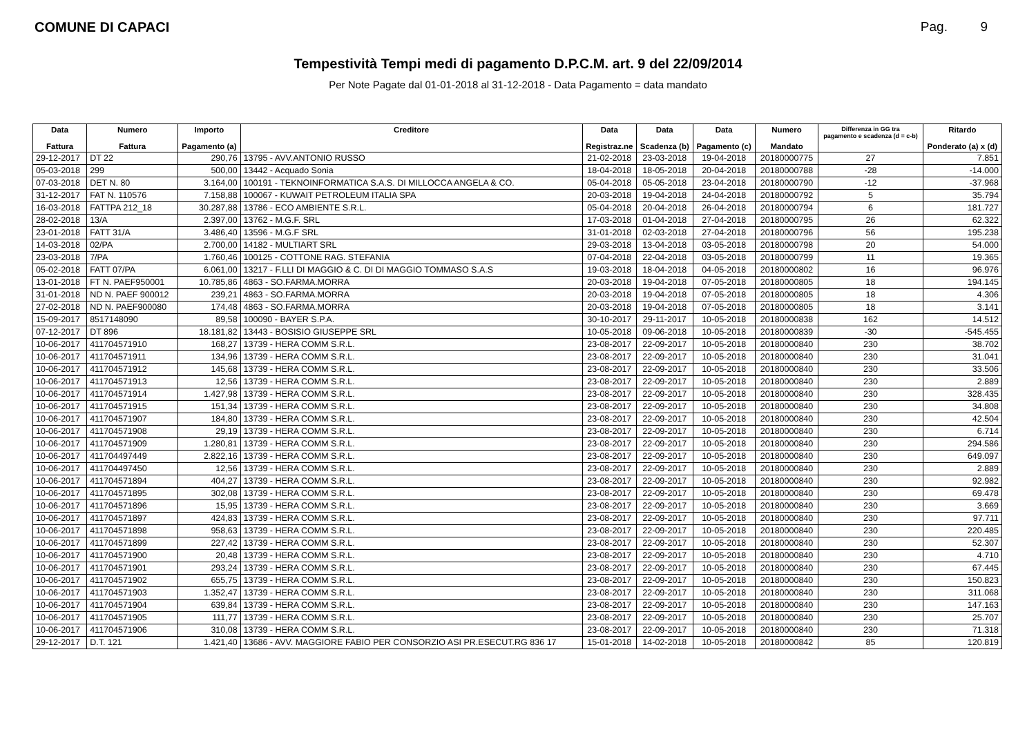COMUNE DI CAPACI Pag. 9
Tempestività Tempi medi di pagamento D.P.C.M. art. 9 del 22/09/2014
Per Note Pagate dal 01-01-2018 al 31-12-2018 - Data Pagamento = data mandato
| Data Fattura | Numero Fattura | Importo Pagamento (a) | Creditore | Data Registraz.ne | Data Scadenza (b) | Data Pagamento (c) | Numero Mandato | Differenza in GG tra pagamento e scadenza (d = c-b) | Ritardo Ponderato (a) x (d) |
| --- | --- | --- | --- | --- | --- | --- | --- | --- | --- |
| 29-12-2017 | DT 22 | 290,76 | 13795 - AVV.ANTONIO RUSSO | 21-02-2018 | 23-03-2018 | 19-04-2018 | 20180000775 | 27 | 7.851 |
| 05-03-2018 | 299 | 500,00 | 13442 - Acquado Sonia | 18-04-2018 | 18-05-2018 | 20-04-2018 | 20180000788 | -28 | -14.000 |
| 07-03-2018 | DET N. 80 | 3.164,00 | 100191 - TEKNOINFORMATICA S.A.S. DI MILLOCCA ANGELA & CO. | 05-04-2018 | 05-05-2018 | 23-04-2018 | 20180000790 | -12 | -37.968 |
| 31-12-2017 | FAT N. 110576 | 7.158,88 | 100067 - KUWAIT PETROLEUM ITALIA SPA | 20-03-2018 | 19-04-2018 | 24-04-2018 | 20180000792 | 5 | 35.794 |
| 16-03-2018 | FATTPA 212_18 | 30.287,88 | 13786 - ECO AMBIENTE S.R.L. | 05-04-2018 | 20-04-2018 | 26-04-2018 | 20180000794 | 6 | 181.727 |
| 28-02-2018 | 13/A | 2.397,00 | 13762 - M.G.F. SRL | 17-03-2018 | 01-04-2018 | 27-04-2018 | 20180000795 | 26 | 62.322 |
| 23-01-2018 | FATT 31/A | 3.486,40 | 13596 - M.G.F SRL | 31-01-2018 | 02-03-2018 | 27-04-2018 | 20180000796 | 56 | 195.238 |
| 14-03-2018 | 02/PA | 2.700,00 | 14182 - MULTIART SRL | 29-03-2018 | 13-04-2018 | 03-05-2018 | 20180000798 | 20 | 54.000 |
| 23-03-2018 | 7/PA | 1.760,46 | 100125 - COTTONE RAG. STEFANIA | 07-04-2018 | 22-04-2018 | 03-05-2018 | 20180000799 | 11 | 19.365 |
| 05-02-2018 | FATT 07/PA | 6.061,00 | 13217 - F.LLI DI MAGGIO & C. DI DI MAGGIO TOMMASO S.A.S | 19-03-2018 | 18-04-2018 | 04-05-2018 | 20180000802 | 16 | 96.976 |
| 13-01-2018 | FT N. PAEF950001 | 10.785,86 | 4863 - SO.FARMA.MORRA | 20-03-2018 | 19-04-2018 | 07-05-2018 | 20180000805 | 18 | 194.145 |
| 31-01-2018 | ND N. PAEF 900012 | 239,21 | 4863 - SO.FARMA.MORRA | 20-03-2018 | 19-04-2018 | 07-05-2018 | 20180000805 | 18 | 4.306 |
| 27-02-2018 | ND N. PAEF900080 | 174,48 | 4863 - SO.FARMA.MORRA | 20-03-2018 | 19-04-2018 | 07-05-2018 | 20180000805 | 18 | 3.141 |
| 15-09-2017 | 8517148090 | 89,58 | 100090 - BAYER S.P.A. | 30-10-2017 | 29-11-2017 | 10-05-2018 | 20180000838 | 162 | 14.512 |
| 07-12-2017 | DT 896 | 18.181,82 | 13443 - BOSISIO GIUSEPPE SRL | 10-05-2018 | 09-06-2018 | 10-05-2018 | 20180000839 | -30 | -545.455 |
| 10-06-2017 | 411704571910 | 168,27 | 13739 - HERA COMM S.R.L. | 23-08-2017 | 22-09-2017 | 10-05-2018 | 20180000840 | 230 | 38.702 |
| 10-06-2017 | 411704571911 | 134,96 | 13739 - HERA COMM S.R.L. | 23-08-2017 | 22-09-2017 | 10-05-2018 | 20180000840 | 230 | 31.041 |
| 10-06-2017 | 411704571912 | 145,68 | 13739 - HERA COMM S.R.L. | 23-08-2017 | 22-09-2017 | 10-05-2018 | 20180000840 | 230 | 33.506 |
| 10-06-2017 | 411704571913 | 12,56 | 13739 - HERA COMM S.R.L. | 23-08-2017 | 22-09-2017 | 10-05-2018 | 20180000840 | 230 | 2.889 |
| 10-06-2017 | 411704571914 | 1.427,98 | 13739 - HERA COMM S.R.L. | 23-08-2017 | 22-09-2017 | 10-05-2018 | 20180000840 | 230 | 328.435 |
| 10-06-2017 | 411704571915 | 151,34 | 13739 - HERA COMM S.R.L. | 23-08-2017 | 22-09-2017 | 10-05-2018 | 20180000840 | 230 | 34.808 |
| 10-06-2017 | 411704571907 | 184,80 | 13739 - HERA COMM S.R.L. | 23-08-2017 | 22-09-2017 | 10-05-2018 | 20180000840 | 230 | 42.504 |
| 10-06-2017 | 411704571908 | 29,19 | 13739 - HERA COMM S.R.L. | 23-08-2017 | 22-09-2017 | 10-05-2018 | 20180000840 | 230 | 6.714 |
| 10-06-2017 | 411704571909 | 1.280,81 | 13739 - HERA COMM S.R.L. | 23-08-2017 | 22-09-2017 | 10-05-2018 | 20180000840 | 230 | 294.586 |
| 10-06-2017 | 411704497449 | 2.822,16 | 13739 - HERA COMM S.R.L. | 23-08-2017 | 22-09-2017 | 10-05-2018 | 20180000840 | 230 | 649.097 |
| 10-06-2017 | 411704497450 | 12,56 | 13739 - HERA COMM S.R.L. | 23-08-2017 | 22-09-2017 | 10-05-2018 | 20180000840 | 230 | 2.889 |
| 10-06-2017 | 411704571894 | 404,27 | 13739 - HERA COMM S.R.L. | 23-08-2017 | 22-09-2017 | 10-05-2018 | 20180000840 | 230 | 92.982 |
| 10-06-2017 | 411704571895 | 302,08 | 13739 - HERA COMM S.R.L. | 23-08-2017 | 22-09-2017 | 10-05-2018 | 20180000840 | 230 | 69.478 |
| 10-06-2017 | 411704571896 | 15,95 | 13739 - HERA COMM S.R.L. | 23-08-2017 | 22-09-2017 | 10-05-2018 | 20180000840 | 230 | 3.669 |
| 10-06-2017 | 411704571897 | 424,83 | 13739 - HERA COMM S.R.L. | 23-08-2017 | 22-09-2017 | 10-05-2018 | 20180000840 | 230 | 97.711 |
| 10-06-2017 | 411704571898 | 958,63 | 13739 - HERA COMM S.R.L. | 23-08-2017 | 22-09-2017 | 10-05-2018 | 20180000840 | 230 | 220.485 |
| 10-06-2017 | 411704571899 | 227,42 | 13739 - HERA COMM S.R.L. | 23-08-2017 | 22-09-2017 | 10-05-2018 | 20180000840 | 230 | 52.307 |
| 10-06-2017 | 411704571900 | 20,48 | 13739 - HERA COMM S.R.L. | 23-08-2017 | 22-09-2017 | 10-05-2018 | 20180000840 | 230 | 4.710 |
| 10-06-2017 | 411704571901 | 293,24 | 13739 - HERA COMM S.R.L. | 23-08-2017 | 22-09-2017 | 10-05-2018 | 20180000840 | 230 | 67.445 |
| 10-06-2017 | 411704571902 | 655,75 | 13739 - HERA COMM S.R.L. | 23-08-2017 | 22-09-2017 | 10-05-2018 | 20180000840 | 230 | 150.823 |
| 10-06-2017 | 411704571903 | 1.352,47 | 13739 - HERA COMM S.R.L. | 23-08-2017 | 22-09-2017 | 10-05-2018 | 20180000840 | 230 | 311.068 |
| 10-06-2017 | 411704571904 | 639,84 | 13739 - HERA COMM S.R.L. | 23-08-2017 | 22-09-2017 | 10-05-2018 | 20180000840 | 230 | 147.163 |
| 10-06-2017 | 411704571905 | 111,77 | 13739 - HERA COMM S.R.L. | 23-08-2017 | 22-09-2017 | 10-05-2018 | 20180000840 | 230 | 25.707 |
| 10-06-2017 | 411704571906 | 310,08 | 13739 - HERA COMM S.R.L. | 23-08-2017 | 22-09-2017 | 10-05-2018 | 20180000840 | 230 | 71.318 |
| 29-12-2017 | D.T. 121 | 1.421,40 | 13686 - AVV. MAGGIORE FABIO PER CONSORZIO ASI PR.ESECUT.RG 836 17 | 15-01-2018 | 14-02-2018 | 10-05-2018 | 20180000842 | 85 | 120.819 |